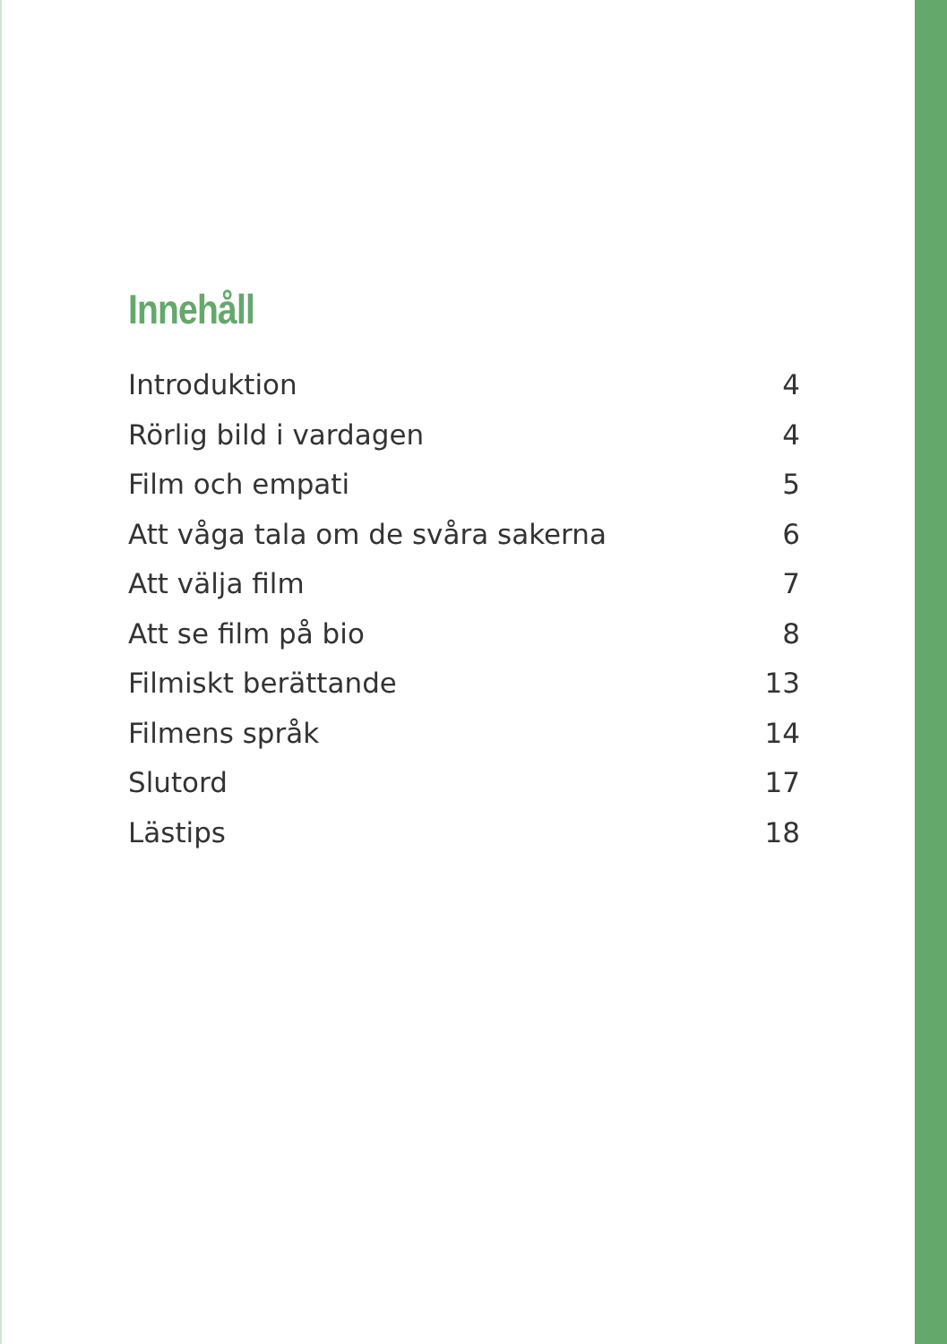Innehåll
Introduktion 4
Rörlig bild i vardagen 4
Film och empati 5
Att våga tala om de svåra sakerna 6
Att välja film 7
Att se film på bio 8
Filmiskt berättande 13
Filmens språk 14
Slutord 17
Lästips 18